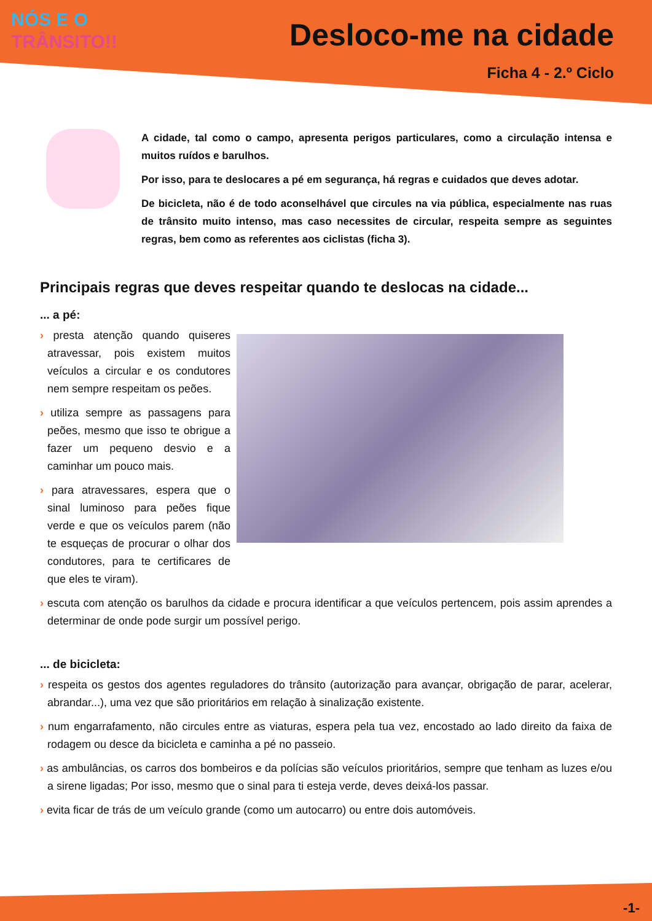NÓS E O
TRÂNSITO!!
Desloco-me na cidade
Ficha 4 - 2.º Ciclo
A cidade, tal como o campo, apresenta perigos particulares, como a circulação intensa e muitos ruídos e barulhos.
Por isso, para te deslocares a pé em segurança, há regras e cuidados que deves adotar.
De bicicleta, não é de todo aconselhável que circules na via pública, especialmente nas ruas de trânsito muito intenso, mas caso necessites de circular, respeita sempre as seguintes regras, bem como as referentes aos ciclistas (ficha 3).
Principais regras que deves respeitar quando te deslocas na cidade...
... a pé:
› presta atenção quando quiseres atravessar, pois existem muitos veículos a circular e os condutores nem sempre respeitam os peões.
› utiliza sempre as passagens para peões, mesmo que isso te obrigue a fazer um pequeno desvio e a caminhar um pouco mais.
› para atravessares, espera que o sinal luminoso para peões fique verde e que os veículos parem (não te esqueças de procurar o olhar dos condutores, para te certificares de que eles te viram).
› escuta com atenção os barulhos da cidade e procura identificar a que veículos pertencem, pois assim aprendes a determinar de onde pode surgir um possível perigo.
... de bicicleta:
› respeita os gestos dos agentes reguladores do trânsito (autorização para avançar, obrigação de parar, acelerar, abrandar...), uma vez que são prioritários em relação à sinalização existente.
› num engarrafamento, não circules entre as viaturas, espera pela tua vez, encostado ao lado direito da faixa de rodagem ou desce da bicicleta e caminha a pé no passeio.
› as ambulâncias, os carros dos bombeiros e da polícias são veículos prioritários, sempre que tenham as luzes e/ou a sirene ligadas; Por isso, mesmo que o sinal para ti esteja verde, deves deixá-los passar.
› evita ficar de trás de um veículo grande (como um autocarro) ou entre dois automóveis.
-1-